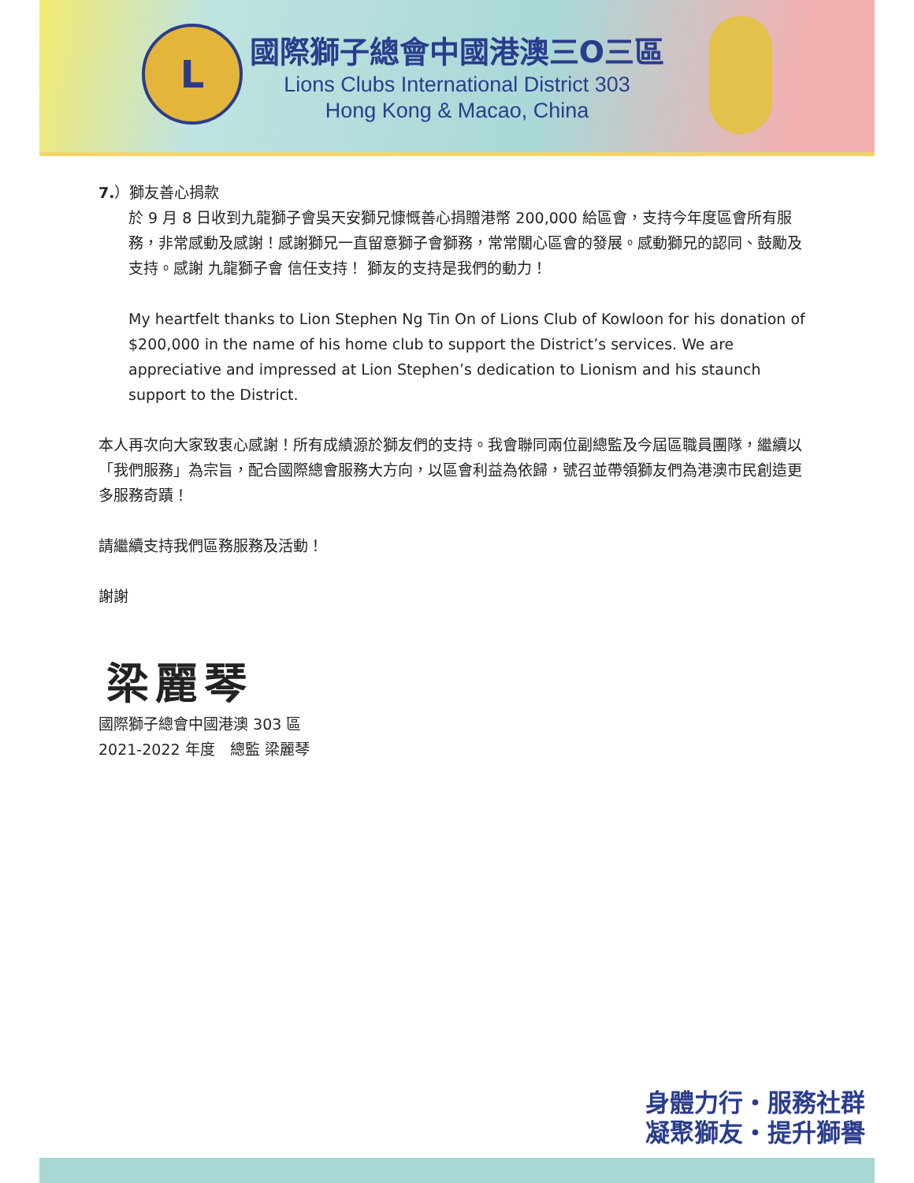L
國際獅子總會中國港澳三O三區
Lions Clubs International District 303
Hong Kong & Macao, China
7.）獅友善心捐款
於 9 月 8 日收到九龍獅子會吳天安獅兄慷慨善心捐贈港幣 200,000 給區會，支持今年度區會所有服務，非常感動及感謝！感謝獅兄一直留意獅子會獅務，常常關心區會的發展。感動獅兄的認同、鼓勵及支持。感謝 九龍獅子會 信任支持！ 獅友的支持是我們的動力！
My heartfelt thanks to Lion Stephen Ng Tin On of Lions Club of Kowloon for his donation of $200,000 in the name of his home club to support the District’s services. We are appreciative and impressed at Lion Stephen’s dedication to Lionism and his staunch support to the District.
本人再次向大家致衷心感謝！所有成績源於獅友們的支持。我會聯同兩位副總監及今屆區職員團隊，繼續以「我們服務」為宗旨，配合國際總會服務大方向，以區會利益為依歸，號召並帶領獅友們為港澳市民創造更多服務奇蹟！
請繼續支持我們區務服務及活動！
謝謝
梁麗琴
國際獅子總會中國港澳 303 區
2021-2022 年度　總監 梁麗琴
身體力行・服務社群
凝聚獅友・提升獅譽